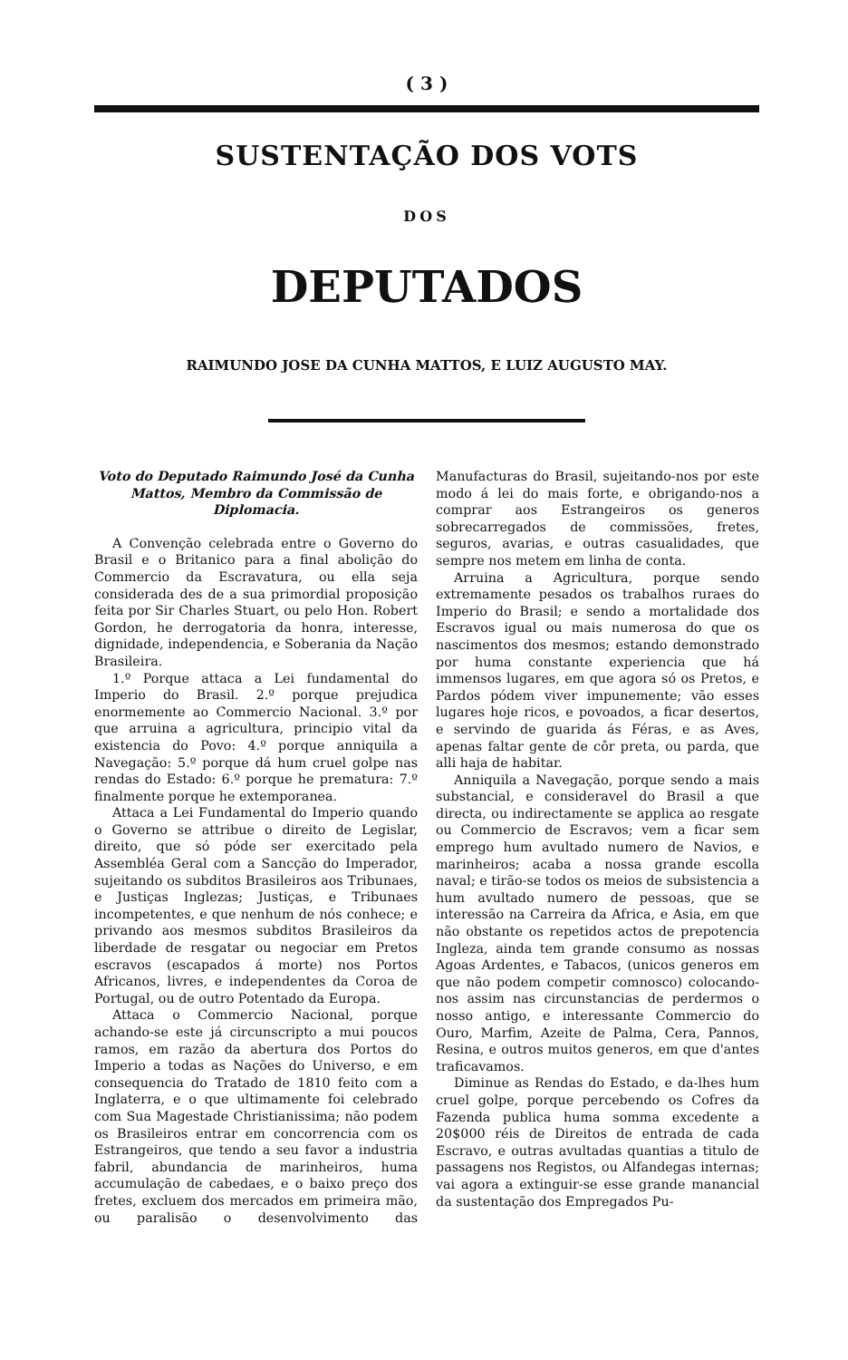( 3 )
SUSTENTAÇÃO DOS VOTS
DOS
DEPUTADOS
RAIMUNDO JOSE DA CUNHA MATTOS, E LUIZ AUGUSTO MAY.
Voto do Deputado Raimundo José da Cunha Mattos, Membro da Commissão de Diplomacia.
A Convenção celebrada entre o Governo do Brasil e o Britanico para a final abolição do Commercio da Escravatura, ou ella seja considerada des de a sua primordial proposição feita por Sir Charles Stuart, ou pelo Hon. Robert Gordon, he derrogatoria da honra, interesse, dignidade, independencia, e Soberania da Nação Brasileira.
1.º Porque attaca a Lei fundamental do Imperio do Brasil. 2.º porque prejudica enormemente ao Commercio Nacional. 3.º por que arruina a agricultura, principio vital da existencia do Povo: 4.º porque anniquila a Navegação: 5.º porque dá hum cruel golpe nas rendas do Estado: 6.º porque he prematura: 7.º finalmente porque he extemporanea.
Attaca a Lei Fundamental do Imperio quando o Governo se attribue o direito de Legislar, direito, que só póde ser exercitado pela Assembléa Geral com a Sancção do Imperador, sujeitando os subditos Brasileiros aos Tribunaes, e Justiças Inglezas; Justiças, e Tribunaes incompetentes, e que nenhum de nós conhece; e privando aos mesmos subditos Brasileiros da liberdade de resgatar ou negociar em Pretos escravos (escapados á morte) nos Portos Africanos, livres, e independentes da Coroa de Portugal, ou de outro Potentado da Europa.
Attaca o Commercio Nacional, porque achando-se este já circunscripto a mui poucos ramos, em razão da abertura dos Portos do Imperio a todas as Nações do Universo, e em consequencia do Tratado de 1810 feito com a Inglaterra, e o que ultimamente foi celebrado com Sua Magestade Christianissima; não podem os Brasileiros entrar em concorrencia com os Estrangeiros, que tendo a seu favor a industria fabril, abundancia de marinheiros, huma accumulação de cabedaes, e o baixo preço dos fretes, excluem dos mercados em primeira mão, ou paralisão o desenvolvimento das Manufacturas do Brasil, sujeitando-nos por este modo á lei do mais forte, e obrigando-nos a comprar aos Estrangeiros os generos sobrecarregados de commissões, fretes, seguros, avarias, e outras casualidades, que sempre nos metem em linha de conta.
Arruina a Agricultura, porque sendo extremamente pesados os trabalhos ruraes do Imperio do Brasil; e sendo a mortalidade dos Escravos igual ou mais numerosa do que os nascimentos dos mesmos; estando demonstrado por huma constante experiencia que há immensos lugares, em que agora só os Pretos, e Pardos pódem viver impunemente; vão esses lugares hoje ricos, e povoados, a ficar desertos, e servindo de guarida ás Féras, e as Aves, apenas faltar gente de côr preta, ou parda, que alli haja de habitar.
Anniquila a Navegação, porque sendo a mais substancial, e consideravel do Brasil a que directa, ou indirectamente se applica ao resgate ou Commercio de Escravos; vem a ficar sem emprego hum avultado numero de Navios, e marinheiros; acaba a nossa grande escolla naval; e tirão-se todos os meios de subsistencia a hum avultado numero de pessoas, que se interessão na Carreira da Africa, e Asia, em que não obstante os repetidos actos de prepotencia Ingleza, ainda tem grande consumo as nossas Agoas Ardentes, e Tabacos, (unicos generos em que não podem competir comnosco) colocando-nos assim nas circunstancias de perdermos o nosso antigo, e interessante Commercio do Ouro, Marfim, Azeite de Palma, Cera, Pannos, Resina, e outros muitos generos, em que d'antes traficavamos.
Diminue as Rendas do Estado, e da-lhes hum cruel golpe, porque percebendo os Cofres da Fazenda publica huma somma excedente a 20$000 réis de Direitos de entrada de cada Escravo, e outras avultadas quantias a titulo de passagens nos Registos, ou Alfandegas internas; vai agora a extinguir-se esse grande manancial da sustentação dos Empregados Pu-